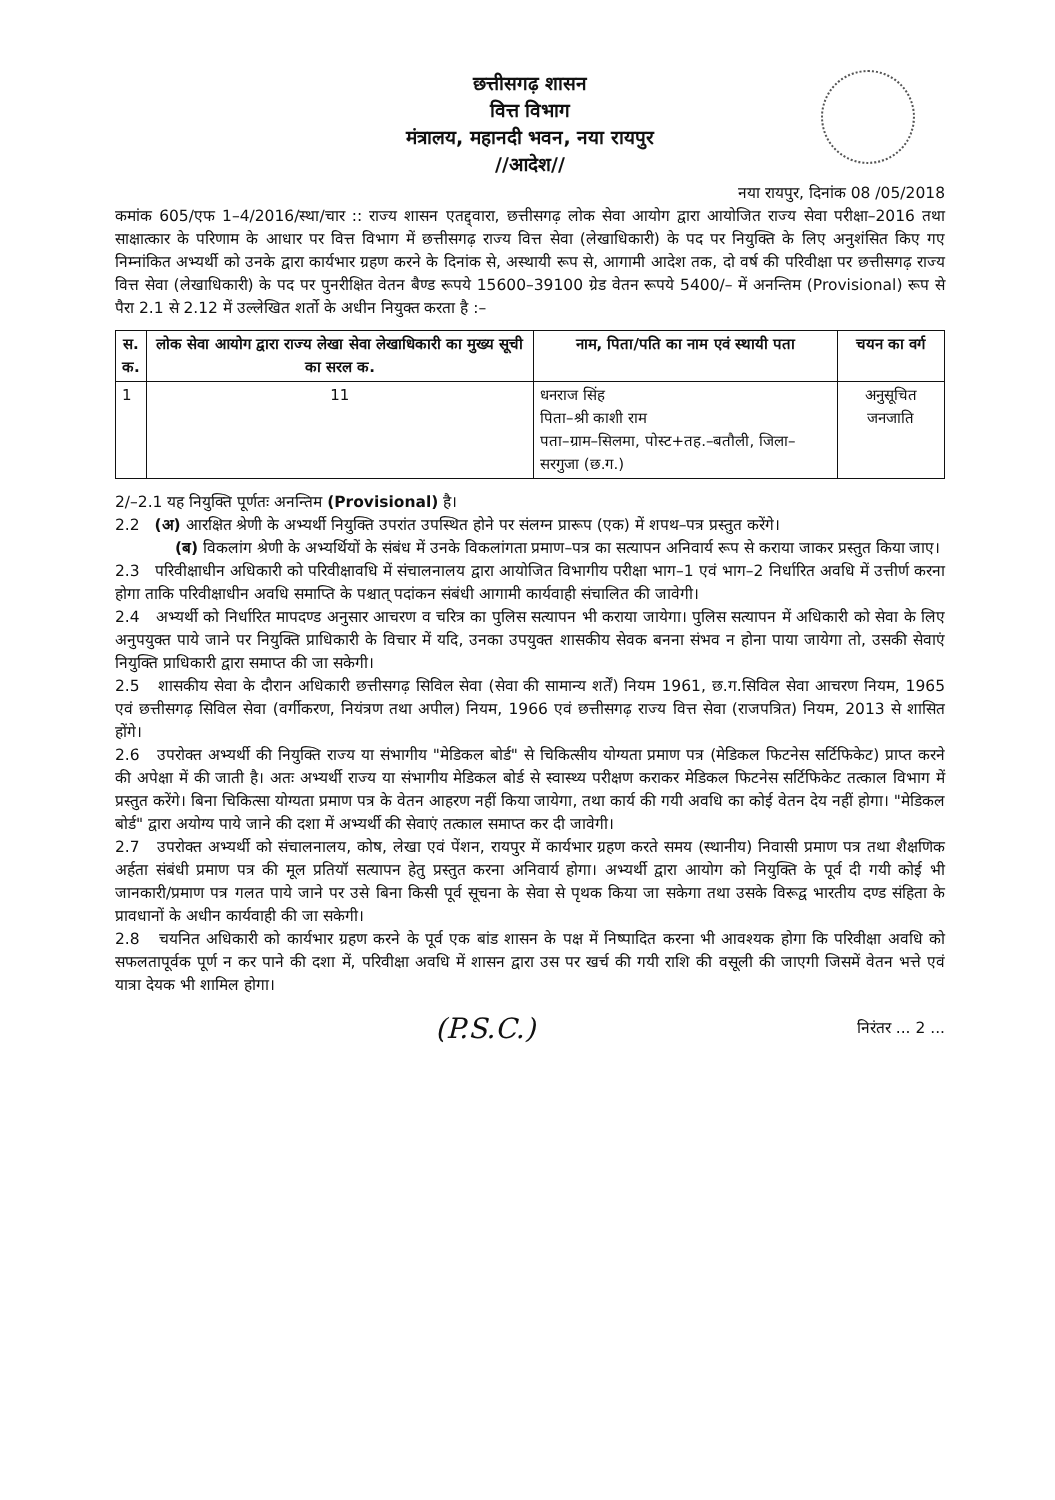छत्तीसगढ़ शासन
वित्त विभाग
मंत्रालय, महानदी भवन, नया रायपुर
//आदेश//
नया रायपुर, दिनांक 08 /05/2018
कमांक 605/एफ 1–4/2016/स्था/चार :: राज्य शासन एतद्द्वारा, छत्तीसगढ़ लोक सेवा आयोग द्वारा आयोजित राज्य सेवा परीक्षा–2016 तथा साक्षात्कार के परिणाम के आधार पर वित्त विभाग में छत्तीसगढ़ राज्य वित्त सेवा (लेखाधिकारी) के पद पर नियुक्ति के लिए अनुशंसित किए गए निम्नांकित अभ्यर्थी को उनके द्वारा कार्यभार ग्रहण करने के दिनांक से, अस्थायी रूप से, आगामी आदेश तक, दो वर्ष की परिवीक्षा पर छत्तीसगढ़ राज्य वित्त सेवा (लेखाधिकारी) के पद पर पुनरीक्षित वेतन बैण्ड रूपये 15600–39100 ग्रेड वेतन रूपये 5400/– में अनन्तिम (Provisional) रूप से पैरा 2.1 से 2.12 में उल्लेखित शर्तो के अधीन नियुक्त करता है :–
| स. क. | लोक सेवा आयोग द्वारा राज्य लेखा सेवा लेखाधिकारी का मुख्य सूची का सरल क. | नाम, पिता/पति का नाम एवं स्थायी पता | चयन का वर्ग |
| --- | --- | --- | --- |
| 1 | 11 | धनराज सिंह पिता–श्री काशी राम पता–ग्राम–सिलमा, पोस्ट+तह.–बतौली, जिला–सरगुजा (छ.ग.) | अनुसूचित जनजाति |
2/–2.1 यह नियुक्ति पूर्णतः अनन्तिम (Provisional) है।
2.2 (अ) आरक्षित श्रेणी के अभ्यर्थी नियुक्ति उपरांत उपस्थित होने पर संलग्न प्रारूप (एक) में शपथ–पत्र प्रस्तुत करेंगे।
(ब) विकलांग श्रेणी के अभ्यर्थियों के संबंध में उनके विकलांगता प्रमाण–पत्र का सत्यापन अनिवार्य रूप से कराया जाकर प्रस्तुत किया जाए।
2.3 परिवीक्षाधीन अधिकारी को परिवीक्षावधि में संचालनालय द्वारा आयोजित विभागीय परीक्षा भाग–1 एवं भाग–2 निर्धारित अवधि में उत्तीर्ण करना होगा ताकि परिवीक्षाधीन अवधि समाप्ति के पश्चात् पदांकन संबंधी आगामी कार्यवाही संचालित की जावेगी।
2.4 अभ्यर्थी को निर्धारित मापदण्ड अनुसार आचरण व चरित्र का पुलिस सत्यापन भी कराया जायेगा। पुलिस सत्यापन में अधिकारी को सेवा के लिए अनुपयुक्त पाये जाने पर नियुक्ति प्राधिकारी के विचार में यदि, उनका उपयुक्त शासकीय सेवक बनना संभव न होना पाया जायेगा तो, उसकी सेवाएं नियुक्ति प्राधिकारी द्वारा समाप्त की जा सकेगी।
2.5 शासकीय सेवा के दौरान अधिकारी छत्तीसगढ़ सिविल सेवा (सेवा की सामान्य शर्तें) नियम 1961, छ.ग.सिविल सेवा आचरण नियम, 1965 एवं छत्तीसगढ़ सिविल सेवा (वर्गीकरण, नियंत्रण तथा अपील) नियम, 1966 एवं छत्तीसगढ़ राज्य वित्त सेवा (राजपत्रित) नियम, 2013 से शासित होंगे।
2.6 उपरोक्त अभ्यर्थी की नियुक्ति राज्य या संभागीय "मेडिकल बोर्ड" से चिकित्सीय योग्यता प्रमाण पत्र (मेडिकल फिटनेस सर्टिफिकेट) प्राप्त करने की अपेक्षा में की जाती है। अतः अभ्यर्थी राज्य या संभागीय मेडिकल बोर्ड से स्वास्थ्य परीक्षण कराकर मेडिकल फिटनेस सर्टिफिकेट तत्काल विभाग में प्रस्तुत करेंगे। बिना चिकित्सा योग्यता प्रमाण पत्र के वेतन आहरण नहीं किया जायेगा, तथा कार्य की गयी अवधि का कोई वेतन देय नहीं होगा। "मेडिकल बोर्ड" द्वारा अयोग्य पाये जाने की दशा में अभ्यर्थी की सेवाएं तत्काल समाप्त कर दी जावेगी।
2.7 उपरोक्त अभ्यर्थी को संचालनालय, कोष, लेखा एवं पेंशन, रायपुर में कार्यभार ग्रहण करते समय (स्थानीय) निवासी प्रमाण पत्र तथा शैक्षणिक अर्हता संबंधी प्रमाण पत्र की मूल प्रतियॉ सत्यापन हेतु प्रस्तुत करना अनिवार्य होगा। अभ्यर्थी द्वारा आयोग को नियुक्ति के पूर्व दी गयी कोई भी जानकारी/प्रमाण पत्र गलत पाये जाने पर उसे बिना किसी पूर्व सूचना के सेवा से पृथक किया जा सकेगा तथा उसके विरूद्व भारतीय दण्ड संहिता के प्रावधानों के अधीन कार्यवाही की जा सकेगी।
2.8 चयनित अधिकारी को कार्यभार ग्रहण करने के पूर्व एक बांड शासन के पक्ष में निष्पादित करना भी आवश्यक होगा कि परिवीक्षा अवधि को सफलतापूर्वक पूर्ण न कर पाने की दशा में, परिवीक्षा अवधि में शासन द्वारा उस पर खर्च की गयी राशि की वसूली की जाएगी जिसमें वेतन भत्ते एवं यात्रा देयक भी शामिल होगा।
(P.S.C.) निरंतर ... 2 ...